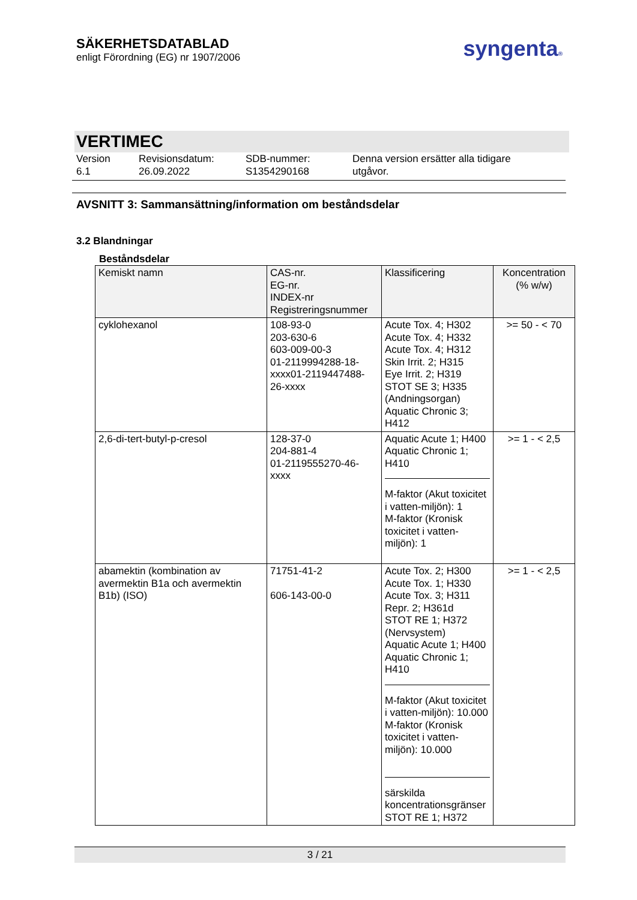SÄKERHETSDATABLAD
enligt Förordning (EG) nr 1907/2006
syngenta®
VERTIMEC
Version
6.1
Revisionsdatum:
26.09.2022
SDB-nummer:
S1354290168
Denna version ersätter alla tidigare
utgåvor.
AVSNITT 3: Sammansättning/information om beståndsdelar
3.2 Blandningar
Beståndsdelar
| Kemiskt namn | CAS-nr. EG-nr. INDEX-nr Registreringsnummer | Klassificering | Koncentration (% w/w) |
| --- | --- | --- | --- |
| cyklohexanol | 108-93-0 203-630-6 603-009-00-3 01-2119994288-18-xxxx01-2119447488-26-xxxx | Acute Tox. 4; H302 Acute Tox. 4; H332 Acute Tox. 4; H312 Skin Irrit. 2; H315 Eye Irrit. 2; H319 STOT SE 3; H335 (Andningsorgan) Aquatic Chronic 3; H412 | >= 50 - < 70 |
| 2,6-di-tert-butyl-p-cresol | 128-37-0 204-881-4 01-2119555270-46-xxxx | Aquatic Acute 1; H400 Aquatic Chronic 1; H410 M-faktor (Akut toxicitet i vatten-miljön): 1 M-faktor (Kronisk toxicitet i vatten-miljön): 1 | >= 1 - < 2,5 |
| abamektin (kombination av avermektin B1a och avermektin B1b) (ISO) | 71751-41-2 606-143-00-0 | Acute Tox. 2; H300 Acute Tox. 1; H330 Acute Tox. 3; H311 Repr. 2; H361d STOT RE 1; H372 (Nervsystem) Aquatic Acute 1; H400 Aquatic Chronic 1; H410 M-faktor (Akut toxicitet i vatten-miljön): 10.000 M-faktor (Kronisk toxicitet i vatten-miljön): 10.000 särskilda koncentrationsgränser STOT RE 1; H372 | >= 1 - < 2,5 |
3 / 21